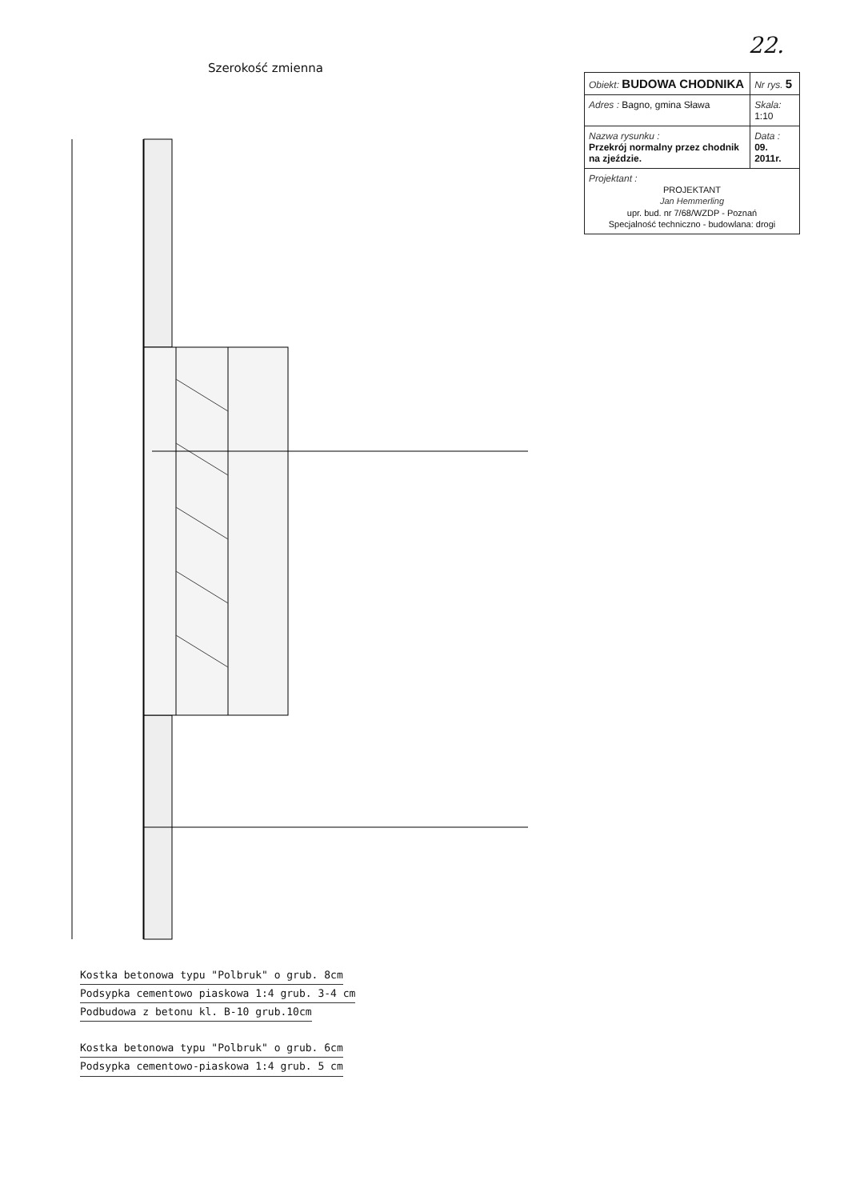22.
Szerokość zmienna
Kostka betonowa typu "Polbruk" o grub. 8cm
Podsypka cementowo piaskowa 1:4 grub. 3-4 cm
Podbudowa z betonu kl. B-10 grub.10cm
Kostka betonowa typu "Polbruk" o grub. 6cm
Podsypka cementowo-piaskowa 1:4 grub. 5 cm
| Obiekt: BUDOWA CHODNIKA | Nr rys. 5 |
| Adres : Bagno, gmina Sława | Skala: 1:10 |
| Nazwa rysunku : Przekrój normalny przez chodnik na zjeździe. | Data : 09. 2011r. |
| Projektant : PROJEKTANT Jan Hemmerling upr. bud. nr 7/68/WZDP - Poznań Specjalność techniczno - budowlana: drogi | |